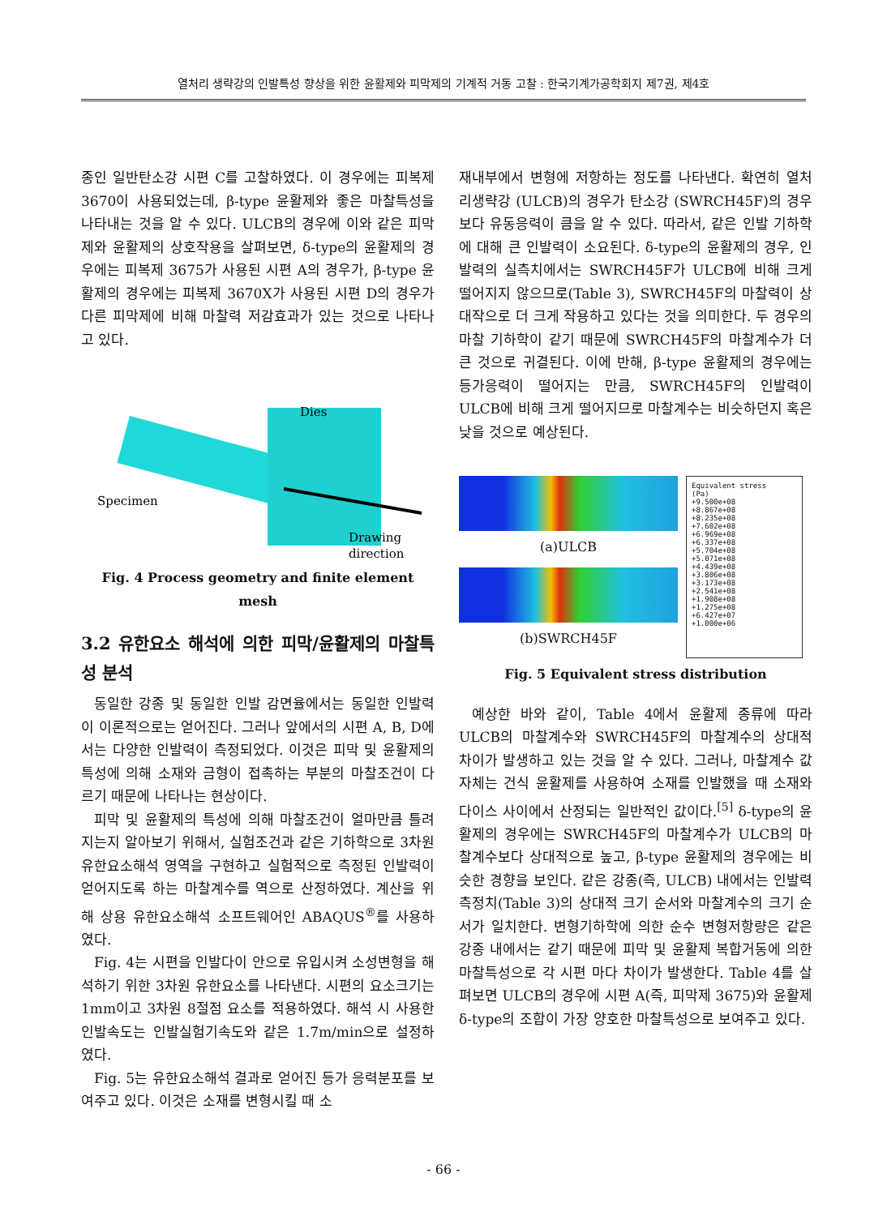열처리 생략강의 인발특성 향상을 위한 윤활제와 피막제의 기계적 거동 고찰 : 한국기계가공학회지 제7권, 제4호
종인 일반탄소강 시편 C를 고찰하였다. 이 경우에는 피복제 3670이 사용되었는데, β-type 윤활제와 좋은 마찰특성을 나타내는 것을 알 수 있다. ULCB의 경우에 이와 같은 피막제와 윤활제의 상호작용을 살펴보면, δ-type의 윤활제의 경우에는 피복제 3675가 사용된 시편 A의 경우가, β-type 윤활제의 경우에는 피복제 3670X가 사용된 시편 D의 경우가 다른 피막제에 비해 마찰력 저감효과가 있는 것으로 나타나고 있다.
Dies
Specimen
Drawing
direction
Fig. 4 Process geometry and finite element mesh
3.2 유한요소 해석에 의한 피막/윤활제의 마찰특성 분석
동일한 강종 및 동일한 인발 감면율에서는 동일한 인발력이 이론적으로는 얻어진다. 그러나 앞에서의 시편 A, B, D에서는 다양한 인발력이 측정되었다. 이것은 피막 및 윤활제의 특성에 의해 소재와 금형이 접촉하는 부분의 마찰조건이 다르기 때문에 나타나는 현상이다.
피막 및 윤활제의 특성에 의해 마찰조건이 얼마만큼 틀려지는지 알아보기 위해서, 실험조건과 같은 기하학으로 3차원 유한요소해석 영역을 구현하고 실험적으로 측정된 인발력이 얻어지도록 하는 마찰계수를 역으로 산정하였다. 계산을 위해 상용 유한요소해석 소프트웨어인 ABAQUS<sup>®</sup>를 사용하였다.
Fig. 4는 시편을 인발다이 안으로 유입시켜 소성변형을 해석하기 위한 3차원 유한요소를 나타낸다. 시편의 요소크기는 1mm이고 3차원 8절점 요소를 적용하였다. 해석 시 사용한 인발속도는 인발실험기속도와 같은 1.7m/min으로 설정하였다.
Fig. 5는 유한요소해석 결과로 얻어진 등가 응력분포를 보여주고 있다. 이것은 소재를 변형시킬 때 소
재내부에서 변형에 저항하는 정도를 나타낸다. 확연히 열처리생략강 (ULCB)의 경우가 탄소강 (SWRCH45F)의 경우보다 유동응력이 큼을 알 수 있다. 따라서, 같은 인발 기하학에 대해 큰 인발력이 소요된다. δ-type의 윤활제의 경우, 인발력의 실측치에서는 SWRCH45F가 ULCB에 비해 크게 떨어지지 않으므로(Table 3), SWRCH45F의 마찰력이 상대작으로 더 크게 작용하고 있다는 것을 의미한다. 두 경우의 마찰 기하학이 같기 때문에 SWRCH45F의 마찰계수가 더 큰 것으로 귀결된다. 이에 반해, β-type 윤활제의 경우에는 등가응력이 떨어지는 만큼, SWRCH45F의 인발력이 ULCB에 비해 크게 떨어지므로 마찰계수는 비슷하던지 혹은 낮을 것으로 예상된다.
(a)ULCB
(b)SWRCH45F
Equivalent stress
(Pa)
+9.500e+08
+8.867e+08
+8.235e+08
+7.602e+08
+6.969e+08
+6.337e+08
+5.704e+08
+5.071e+08
+4.439e+08
+3.806e+08
+3.173e+08
+2.541e+08
+1.908e+08
+1.275e+08
+6.427e+07
+1.000e+06
Fig. 5 Equivalent stress distribution
예상한 바와 같이, Table 4에서 윤활제 종류에 따라 ULCB의 마찰계수와 SWRCH45F의 마찰계수의 상대적 차이가 발생하고 있는 것을 알 수 있다. 그러나, 마찰계수 값 자체는 건식 윤활제를 사용하여 소재를 인발했을 때 소재와 다이스 사이에서 산정되는 일반적인 값이다.<sup>[5]</sup> δ-type의 윤활제의 경우에는 SWRCH45F의 마찰계수가 ULCB의 마찰계수보다 상대적으로 높고, β-type 윤활제의 경우에는 비슷한 경향을 보인다. 같은 강종(즉, ULCB) 내에서는 인발력 측정치(Table 3)의 상대적 크기 순서와 마찰계수의 크기 순서가 일치한다. 변형기하학에 의한 순수 변형저항량은 같은 강종 내에서는 같기 때문에 피막 및 윤활제 복합거동에 의한 마찰특성으로 각 시편 마다 차이가 발생한다. Table 4를 살펴보면 ULCB의 경우에 시편 A(즉, 피막제 3675)와 윤활제 δ-type의 조합이 가장 양호한 마찰특성으로 보여주고 있다.
- 66 -